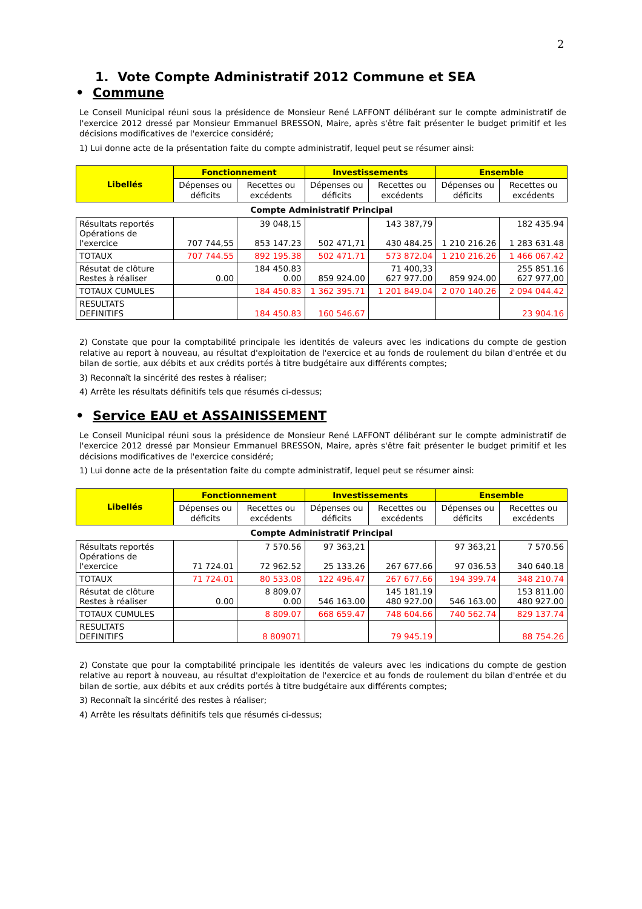2
1. Vote Compte Administratif 2012 Commune et SEA
• Commune
Le Conseil Municipal réuni sous la présidence de Monsieur René LAFFONT délibérant sur le compte administratif de l'exercice 2012 dressé par Monsieur Emmanuel BRESSON, Maire, après s'être fait présenter le budget primitif et les décisions modificatives de l'exercice considéré;
1) Lui donne acte de la présentation faite du compte administratif, lequel peut se résumer ainsi:
| Libellés | Fonctionnement | | Investissements | | Ensemble | |
| --- | --- | --- | --- | --- | --- | --- |
| | Dépenses ou déficits | Recettes ou excédents | Dépenses ou déficits | Recettes ou excédents | Dépenses ou déficits | Recettes ou excédents |
| Compte Administratif Principal | | | | | | |
| Résultats reportés Opérations de l'exercice | 707 744,55 | 39 048,15 853 147.23 | 502 471,71 | 143 387,79 430 484.25 | 1 210 216.26 | 182 435.94 1 283 631.48 |
| TOTAUX | 707 744.55 | 892 195.38 | 502 471.71 | 573 872.04 | 1 210 216.26 | 1 466 067.42 |
| Résutat de clôture Restes à réaliser | 0.00 | 184 450.83 0.00 | 859 924.00 | 71 400,33 627 977.00 | 859 924.00 | 255 851.16 627 977,00 |
| TOTAUX CUMULES | | 184 450.83 | 1 362 395.71 | 1 201 849.04 | 2 070 140.26 | 2 094 044.42 |
| RESULTATS DEFINITIFS | | 184 450.83 | 160 546.67 | | | 23 904.16 |
2) Constate que pour la comptabilité principale les identités de valeurs avec les indications du compte de gestion relative au report à nouveau, au résultat d'exploitation de l'exercice et au fonds de roulement du bilan d'entrée et du bilan de sortie, aux débits et aux crédits portés à titre budgétaire aux différents comptes;
3) Reconnaît la sincérité des restes à réaliser;
4) Arrête les résultats définitifs tels que résumés ci-dessus;
• Service EAU et ASSAINISSEMENT
Le Conseil Municipal réuni sous la présidence de Monsieur René LAFFONT délibérant sur le compte administratif de l'exercice 2012 dressé par Monsieur Emmanuel BRESSON, Maire, après s'être fait présenter le budget primitif et les décisions modificatives de l'exercice considéré;
1) Lui donne acte de la présentation faite du compte administratif, lequel peut se résumer ainsi:
| Libellés | Fonctionnement | | Investissements | | Ensemble | |
| --- | --- | --- | --- | --- | --- | --- |
| | Dépenses ou déficits | Recettes ou excédents | Dépenses ou déficits | Recettes ou excédents | Dépenses ou déficits | Recettes ou excédents |
| Compte Administratif Principal | | | | | | |
| Résultats reportés Opérations de l'exercice | 71 724.01 | 7 570.56 72 962.52 | 97 363,21 25 133.26 | 267 677.66 | 97 363,21 97 036.53 | 7 570.56 340 640.18 |
| TOTAUX | 71 724.01 | 80 533.08 | 122 496.47 | 267 677.66 | 194 399.74 | 348 210.74 |
| Résutat de clôture Restes à réaliser | 0.00 | 8 809.07 0.00 | 546 163.00 | 145 181.19 480 927.00 | 546 163.00 | 153 811.00 480 927.00 |
| TOTAUX CUMULES | | 8 809.07 | 668 659.47 | 748 604.66 | 740 562.74 | 829 137.74 |
| RESULTATS DEFINITIFS | | 8 809071 | | 79 945.19 | | 88 754.26 |
2) Constate que pour la comptabilité principale les identités de valeurs avec les indications du compte de gestion relative au report à nouveau, au résultat d'exploitation de l'exercice et au fonds de roulement du bilan d'entrée et du bilan de sortie, aux débits et aux crédits portés à titre budgétaire aux différents comptes;
3) Reconnaît la sincérité des restes à réaliser;
4) Arrête les résultats définitifs tels que résumés ci-dessus;